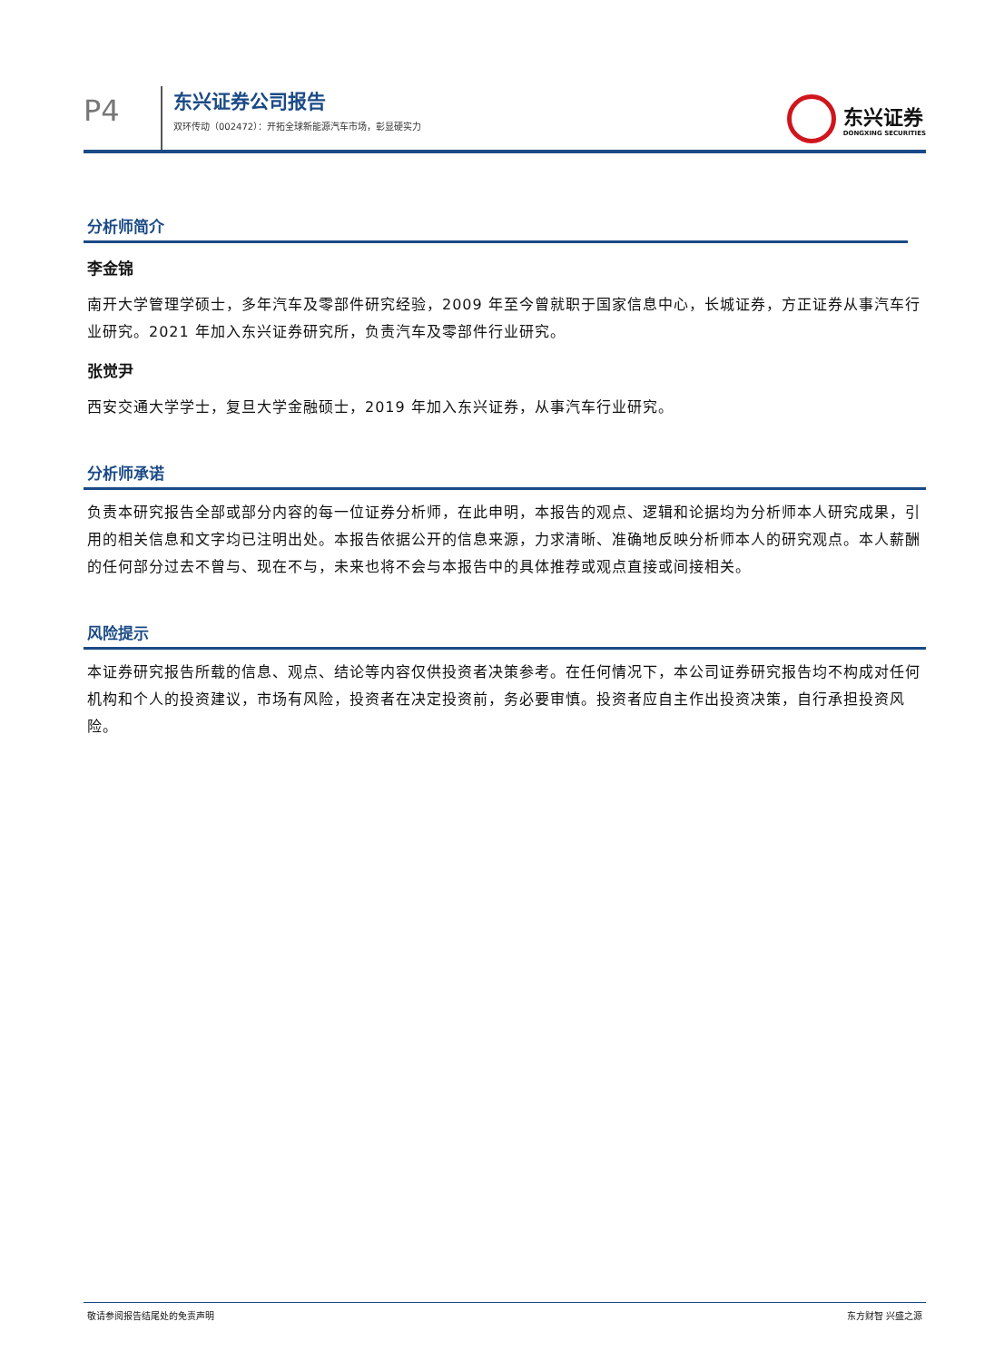P4
东兴证券公司报告
双环传动（002472）：开拓全球新能源汽车市场，彰显硬实力
东兴证券
DONGXING SECURITIES
分析师简介
李金锦
南开大学管理学硕士，多年汽车及零部件研究经验，2009 年至今曾就职于国家信息中心，长城证券，方正证券从事汽车行业研究。2021 年加入东兴证券研究所，负责汽车及零部件行业研究。
张觉尹
西安交通大学学士，复旦大学金融硕士，2019 年加入东兴证券，从事汽车行业研究。
分析师承诺
负责本研究报告全部或部分内容的每一位证券分析师，在此申明，本报告的观点、逻辑和论据均为分析师本人研究成果，引用的相关信息和文字均已注明出处。本报告依据公开的信息来源，力求清晰、准确地反映分析师本人的研究观点。本人薪酬的任何部分过去不曾与、现在不与，未来也将不会与本报告中的具体推荐或观点直接或间接相关。
风险提示
本证券研究报告所载的信息、观点、结论等内容仅供投资者决策参考。在任何情况下，本公司证券研究报告均不构成对任何机构和个人的投资建议，市场有风险，投资者在决定投资前，务必要审慎。投资者应自主作出投资决策，自行承担投资风险。
敬请参阅报告结尾处的免责声明 东方财智 兴盛之源